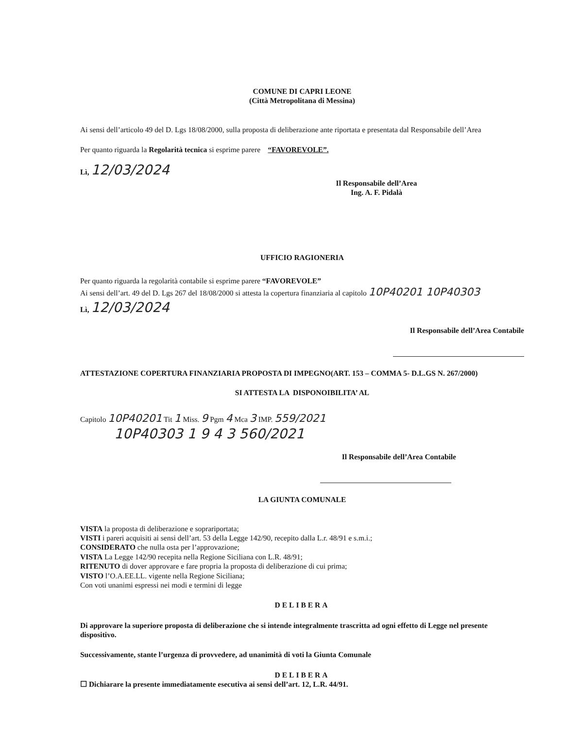COMUNE DI CAPRI LEONE
(Città Metropolitana di Messina)
Ai sensi dell’articolo 49 del D. Lgs 18/08/2000, sulla proposta di deliberazione ante riportata e presentata dal Responsabile dell’Area
Per quanto riguarda la Regolarità tecnica si esprime parere “FAVOREVOLE”.
Lì, 12/03/2024
Il Responsabile dell’Area
Ing. A. F. Pidalà
UFFICIO RAGIONERIA
Per quanto riguarda la regolarità contabile si esprime parere “FAVOREVOLE”
Ai sensi dell’art. 49 del D. Lgs 267 del 18/08/2000 si attesta la copertura finanziaria al capitolo 10P40201 10P40303
Lì, 12/03/2024
Il Responsabile dell’Area Contabile
ATTESTAZIONE COPERTURA FINANZIARIA PROPOSTA DI IMPEGNO(ART. 153 – COMMA 5- D.L.GS N. 267/2000)
SI ATTESTA LA DISPONOIBILITA’ AL
Capitolo 10P40201 Tit 1 Miss. 9 Pgm 4 Mca 3 IMP. 559/2021
10P40303 1 9 4 3 560/2021
Il Responsabile dell’Area Contabile
LA GIUNTA COMUNALE
VISTA la proposta di deliberazione e soprariportata;
VISTI i pareri acquisiti ai sensi dell’art. 53 della Legge 142/90, recepito dalla L.r. 48/91 e s.m.i.;
CONSIDERATO che nulla osta per l’approvazione;
VISTA La Legge 142/90 recepita nella Regione Siciliana con L.R. 48/91;
RITENUTO di dover approvare e fare propria la proposta di deliberazione di cui prima;
VISTO l’O.A.EE.LL. vigente nella Regione Siciliana;
Con voti unanimi espressi nei modi e termini di legge
DELIBERA
Di approvare la superiore proposta di deliberazione che si intende integralmente trascritta ad ogni effetto di Legge nel presente dispositivo.
Successivamente, stante l’urgenza di provvedere, ad unanimità di voti la Giunta Comunale
DELIBERA
☐ Dichiarare la presente immediatamente esecutiva ai sensi dell’art. 12, L.R. 44/91.